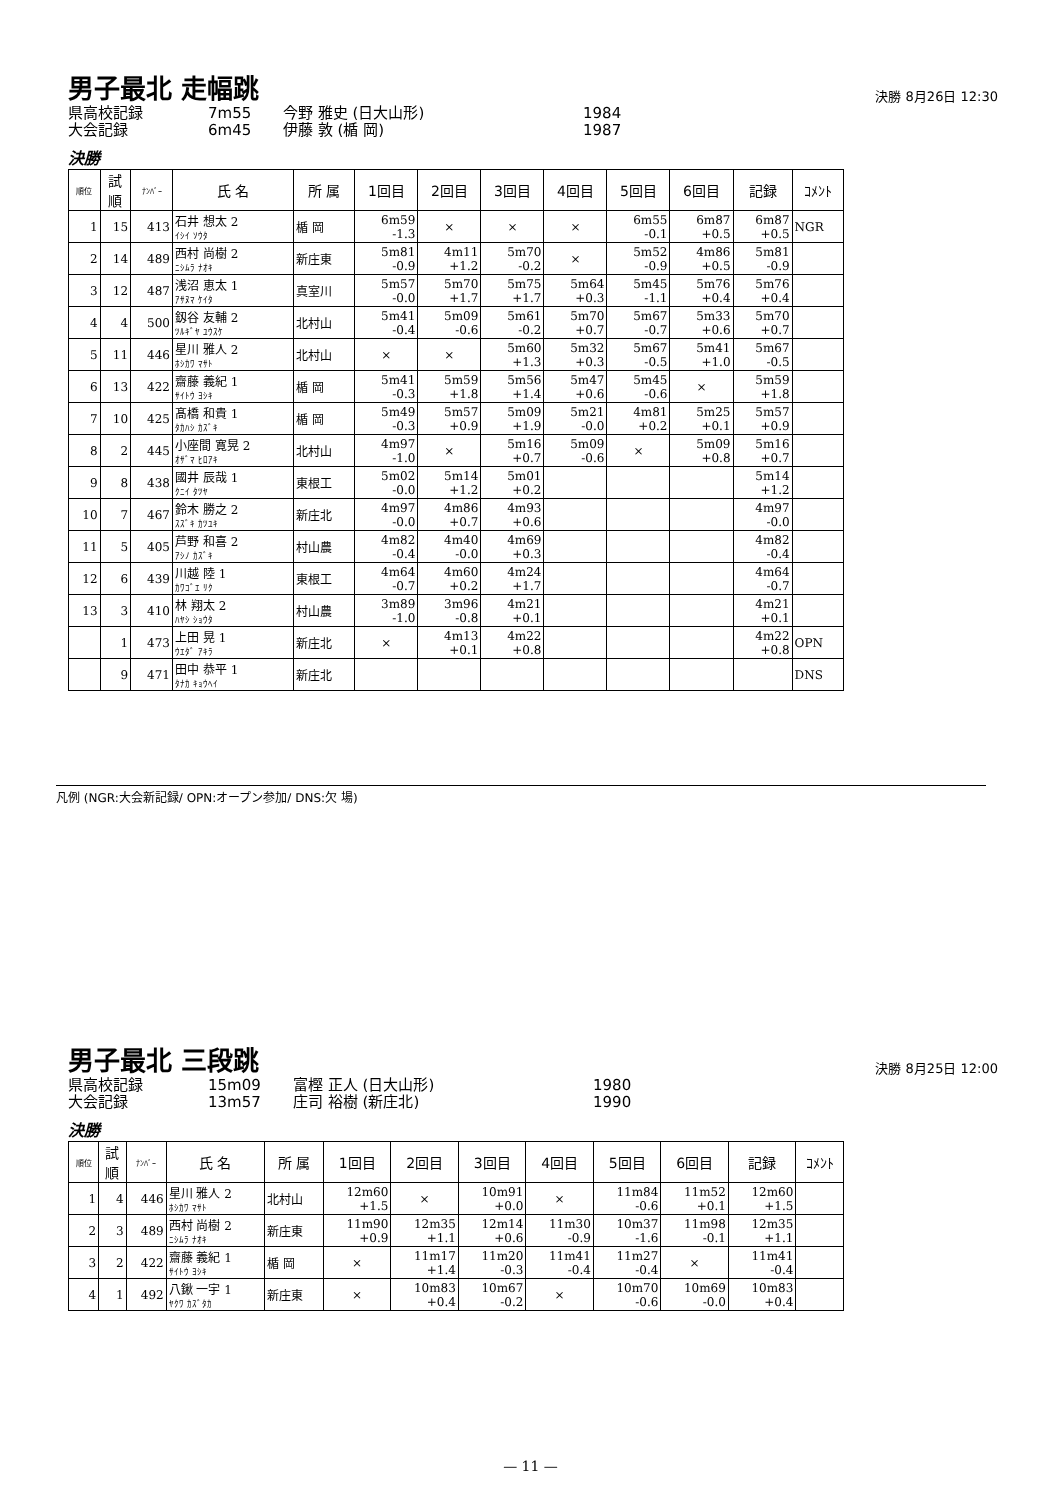男子最北 走幅跳
決勝 8月26日 12:30
県高校記録 7m55 今野 雅史 (日大山形) 1984
大会記録 6m45 伊藤 敦 (楯 岡) 1987
決勝
| 順位 | 試 順 | ﾅﾝﾊﾞｰ | 氏 名 | 所 属 | 1回目 | 2回目 | 3回目 | 4回目 | 5回目 | 6回目 | 記録 | ｺﾒﾝﾄ |
| --- | --- | --- | --- | --- | --- | --- | --- | --- | --- | --- | --- | --- |
| 1 | 15 | 413 | 石井 想太 2 ｲｼｲ ｿｳﾀ | 楯 岡 | 6m59 -1.3 | × | × | × | 6m55 -0.1 | 6m87 +0.5 | 6m87 +0.5 | NGR |
| 2 | 14 | 489 | 西村 尚樹 2 ﾆｼﾑﾗ ﾅｵｷ | 新庄東 | 5m81 -0.9 | 4m11 +1.2 | 5m70 -0.2 | × | 5m52 -0.9 | 4m86 +0.5 | 5m81 -0.9 | |
| 3 | 12 | 487 | 浅沼 恵太 1 ｱｻﾇﾏ ｹｲﾀ | 真室川 | 5m57 -0.0 | 5m70 +1.7 | 5m75 +1.7 | 5m64 +0.3 | 5m45 -1.1 | 5m76 +0.4 | 5m76 +0.4 | |
| 4 | 4 | 500 | 釼谷 友輔 2 ﾂﾙｷﾞﾔ ﾕｳｽｹ | 北村山 | 5m41 -0.4 | 5m09 -0.6 | 5m61 -0.2 | 5m70 +0.7 | 5m67 -0.7 | 5m33 +0.6 | 5m70 +0.7 | |
| 5 | 11 | 446 | 星川 雅人 2 ﾎｼｶﾜ ﾏｻﾄ | 北村山 | × | × | 5m60 +1.3 | 5m32 +0.3 | 5m67 -0.5 | 5m41 +1.0 | 5m67 -0.5 | |
| 6 | 13 | 422 | 齋藤 義紀 1 ｻｲﾄｳ ﾖｼｷ | 楯 岡 | 5m41 -0.3 | 5m59 +1.8 | 5m56 +1.4 | 5m47 +0.6 | 5m45 -0.6 | × | 5m59 +1.8 | |
| 7 | 10 | 425 | 髙橋 和貴 1 ﾀｶﾊｼ ｶｽﾞｷ | 楯 岡 | 5m49 -0.3 | 5m57 +0.9 | 5m09 +1.9 | 5m21 -0.0 | 4m81 +0.2 | 5m25 +0.1 | 5m57 +0.9 | |
| 8 | 2 | 445 | 小座間 寛晃 2 ｵｻﾞﾏ ﾋﾛｱｷ | 北村山 | 4m97 -1.0 | × | 5m16 +0.7 | 5m09 -0.6 | × | 5m09 +0.8 | 5m16 +0.7 | |
| 9 | 8 | 438 | 國井 辰哉 1 ｸﾆｲ ﾀﾂﾔ | 東根工 | 5m02 -0.0 | 5m14 +1.2 | 5m01 +0.2 | | | | 5m14 +1.2 | |
| 10 | 7 | 467 | 鈴木 勝之 2 ｽｽﾞｷ ｶﾂﾕｷ | 新庄北 | 4m97 -0.0 | 4m86 +0.7 | 4m93 +0.6 | | | | 4m97 -0.0 | |
| 11 | 5 | 405 | 芦野 和喜 2 ｱｼﾉ ｶｽﾞｷ | 村山農 | 4m82 -0.4 | 4m40 -0.0 | 4m69 +0.3 | | | | 4m82 -0.4 | |
| 12 | 6 | 439 | 川越 陸 1 ｶﾜｺﾞｴ ﾘｸ | 東根工 | 4m64 -0.7 | 4m60 +0.2 | 4m24 +1.7 | | | | 4m64 -0.7 | |
| 13 | 3 | 410 | 林 翔太 2 ﾊﾔｼ ｼｮｳﾀ | 村山農 | 3m89 -1.0 | 3m96 -0.8 | 4m21 +0.1 | | | | 4m21 +0.1 | |
| | 1 | 473 | 上田 晃 1 ｳｴﾀﾞ ｱｷﾗ | 新庄北 | × | 4m13 +0.1 | 4m22 +0.8 | | | | 4m22 +0.8 | OPN |
| | 9 | 471 | 田中 恭平 1 ﾀﾅｶ ｷｮｳﾍｲ | 新庄北 | | | | | | | | DNS |
凡例 (NGR:大会新記録/ OPN:オープン参加/ DNS:欠 場)
男子最北 三段跳
決勝 8月25日 12:00
県高校記録 15m09 富樫 正人 (日大山形) 1980
大会記録 13m57 庄司 裕樹 (新庄北) 1990
決勝
| 順位 | 試 順 | ﾅﾝﾊﾞｰ | 氏 名 | 所 属 | 1回目 | 2回目 | 3回目 | 4回目 | 5回目 | 6回目 | 記録 | ｺﾒﾝﾄ |
| --- | --- | --- | --- | --- | --- | --- | --- | --- | --- | --- | --- | --- |
| 1 | 4 | 446 | 星川 雅人 2 ﾎｼｶﾜ ﾏｻﾄ | 北村山 | 12m60 +1.5 | × | 10m91 +0.0 | × | 11m84 -0.6 | 11m52 +0.1 | 12m60 +1.5 | |
| 2 | 3 | 489 | 西村 尚樹 2 ﾆｼﾑﾗ ﾅｵｷ | 新庄東 | 11m90 +0.9 | 12m35 +1.1 | 12m14 +0.6 | 11m30 -0.9 | 10m37 -1.6 | 11m98 -0.1 | 12m35 +1.1 | |
| 3 | 2 | 422 | 齋藤 義紀 1 ｻｲﾄｳ ﾖｼｷ | 楯 岡 | × | 11m17 +1.4 | 11m20 -0.3 | 11m41 -0.4 | 11m27 -0.4 | × | 11m41 -0.4 | |
| 4 | 1 | 492 | 八鍬 一宇 1 ﾔｸﾜ ｶｽﾞﾀｶ | 新庄東 | × | 10m83 +0.4 | 10m67 -0.2 | × | 10m70 -0.6 | 10m69 -0.0 | 10m83 +0.4 | |
— 11 —